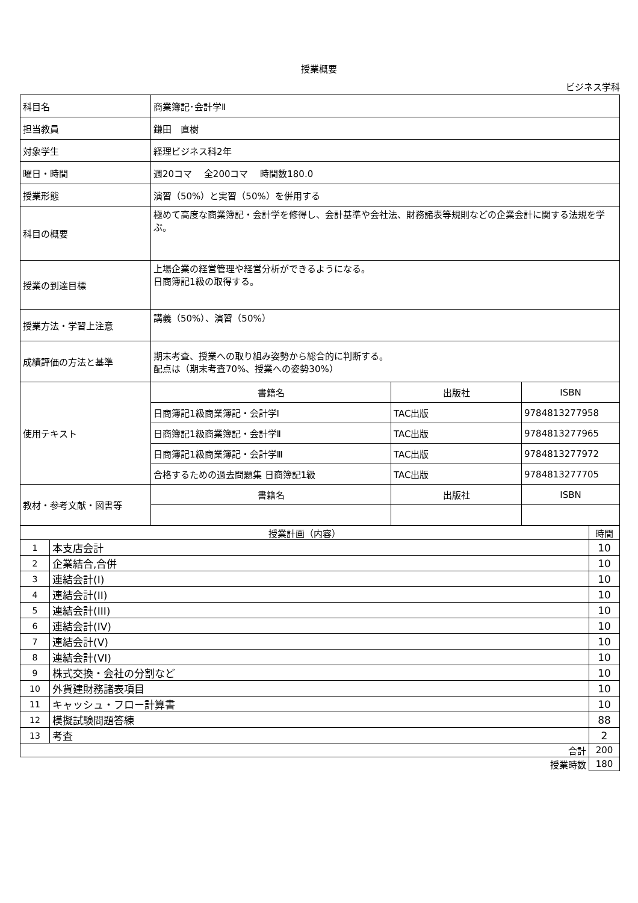授業概要
ビジネス学科
| 科目名 | 商業簿記･会計学Ⅱ | | |
| 担当教員 | 鎌田 直樹 | | |
| 対象学生 | 経理ビジネス科2年 | | |
| 曜日・時間 | 週20コマ 全200コマ 時間数180.0 | | |
| 授業形態 | 演習（50%）と実習（50%）を併用する | | |
| 科目の概要 | 極めて高度な商業簿記・会計学を修得し、会計基準や会社法、財務諸表等規則などの企業会計に関する法規を学ぶ。 | | |
| 授業の到達目標 | 上場企業の経営管理や経営分析ができるようになる。 日商簿記1級の取得する。 | | |
| 授業方法・学習上注意 | 講義（50%）、演習（50%） | | |
| 成績評価の方法と基準 | 期末考査、授業への取り組み姿勢から総合的に判断する。 配点は（期末考査70%、授業への姿勢30%） | | |
| 使用テキスト | 書籍名 | 出版社 | ISBN |
| | 日商簿記1級商業簿記・会計学I | TAC出版 | 9784813277958 |
| | 日商簿記1級商業簿記・会計学Ⅱ | TAC出版 | 9784813277965 |
| | 日商簿記1級商業簿記・会計学Ⅲ | TAC出版 | 9784813277972 |
| | 合格するための過去問題集 日商簿記1級 | TAC出版 | 9784813277705 |
| 教材・参考文献・図書等 | 書籍名 | 出版社 | ISBN |
| 授業計画（内容） | | 時間 |
| 1 | 本支店会計 | 10 |
| 2 | 企業結合,合併 | 10 |
| 3 | 連結会計(I) | 10 |
| 4 | 連結会計(II) | 10 |
| 5 | 連結会計(III) | 10 |
| 6 | 連結会計(IV) | 10 |
| 7 | 連結会計(V) | 10 |
| 8 | 連結会計(VI) | 10 |
| 9 | 株式交換・会社の分割など | 10 |
| 10 | 外貨建財務諸表項目 | 10 |
| 11 | キャッシュ・フロー計算書 | 10 |
| 12 | 模擬試験問題答練 | 88 |
| 13 | 考査 | 2 |
| 合計 | | 200 |
| 授業時数 | | 180 |